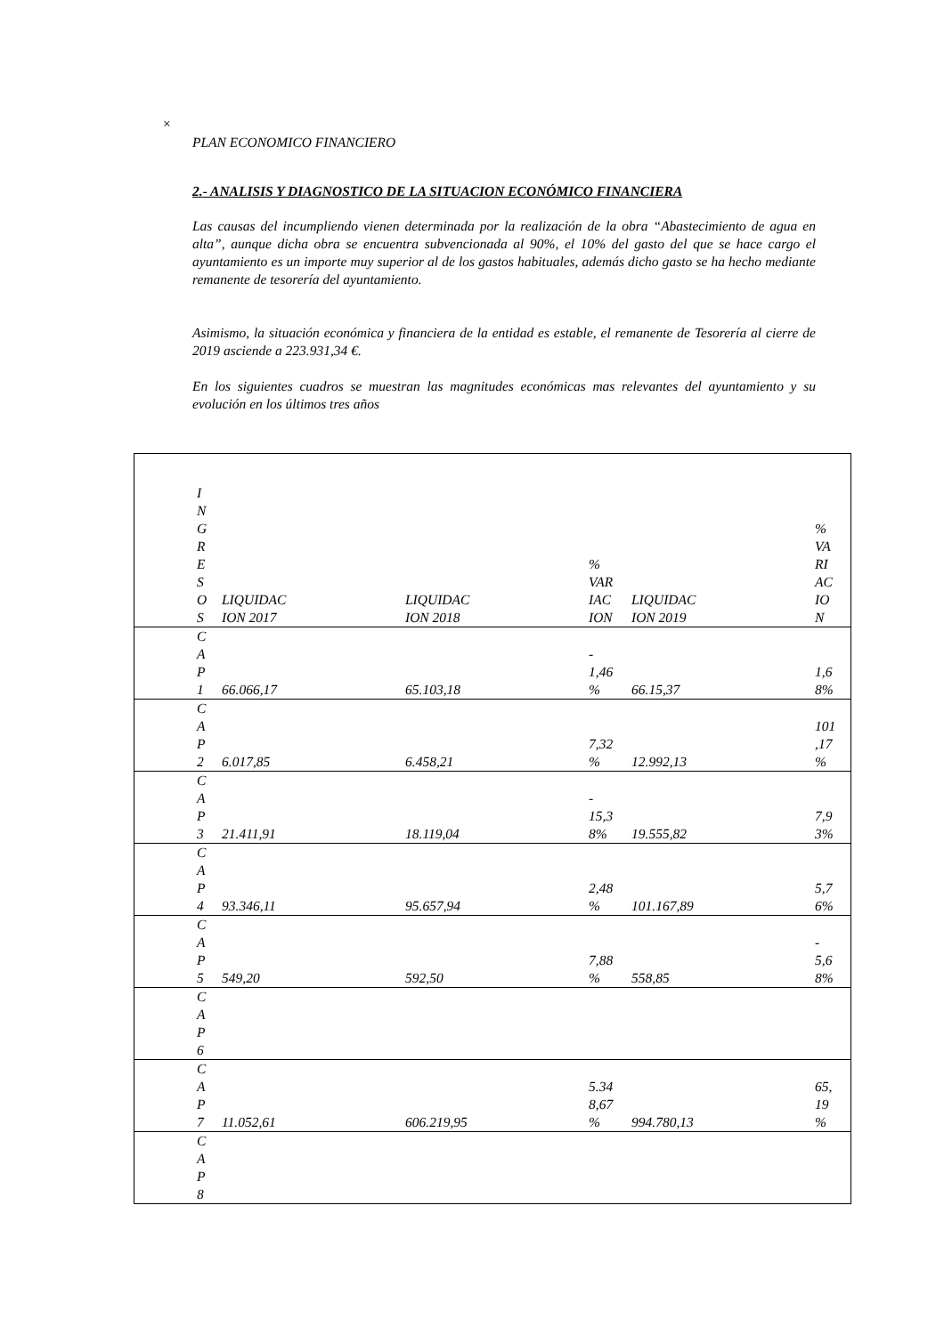×
PLAN ECONOMICO FINANCIERO
2.- ANALISIS Y DIAGNOSTICO DE LA SITUACION ECONÓMICO FINANCIERA
Las causas del incumpliendo vienen determinada por la realización de la obra “Abastecimiento de agua en alta”, aunque dicha obra se encuentra subvencionada al 90%, el 10% del gasto del que se hace cargo el ayuntamiento es un importe muy superior al de los gastos habituales, además dicho gasto se ha hecho mediante remanente de tesorería del ayuntamiento.
Asimismo, la situación económica y financiera de la entidad es estable, el remanente de Tesorería al cierre de 2019 asciende a 223.931,34 €.
En los siguientes cuadros se muestran las magnitudes económicas mas relevantes del ayuntamiento y su evolución en los últimos tres años
| I N G R E S O S | LIQUIDAC ION 2017 | LIQUIDAC ION 2018 | % VAR IAC ION | LIQUIDAC ION 2019 | % VA RI AC IO N |
| C A P 1 | 66.066,17 | 65.103,18 | - 1,46 % | 66.15,37 | 1,6 8% |
| C A P 2 | 6.017,85 | 6.458,21 | 7,32 % | 12.992,13 | 101 ,17 % |
| C A P 3 | 21.411,91 | 18.119,04 | - 15,3 8% | 19.555,82 | 7,9 3% |
| C A P 4 | 93.346,11 | 95.657,94 | 2,48 % | 101.167,89 | 5,7 6% |
| C A P 5 | 549,20 | 592,50 | 7,88 % | 558,85 | - 5,6 8% |
| C A P 6 | | | | | |
| C A P 7 | 11.052,61 | 606.219,95 | 5.34 8,67 % | 994.780,13 | 65, 19 % |
| C A P 8 | | | | | |